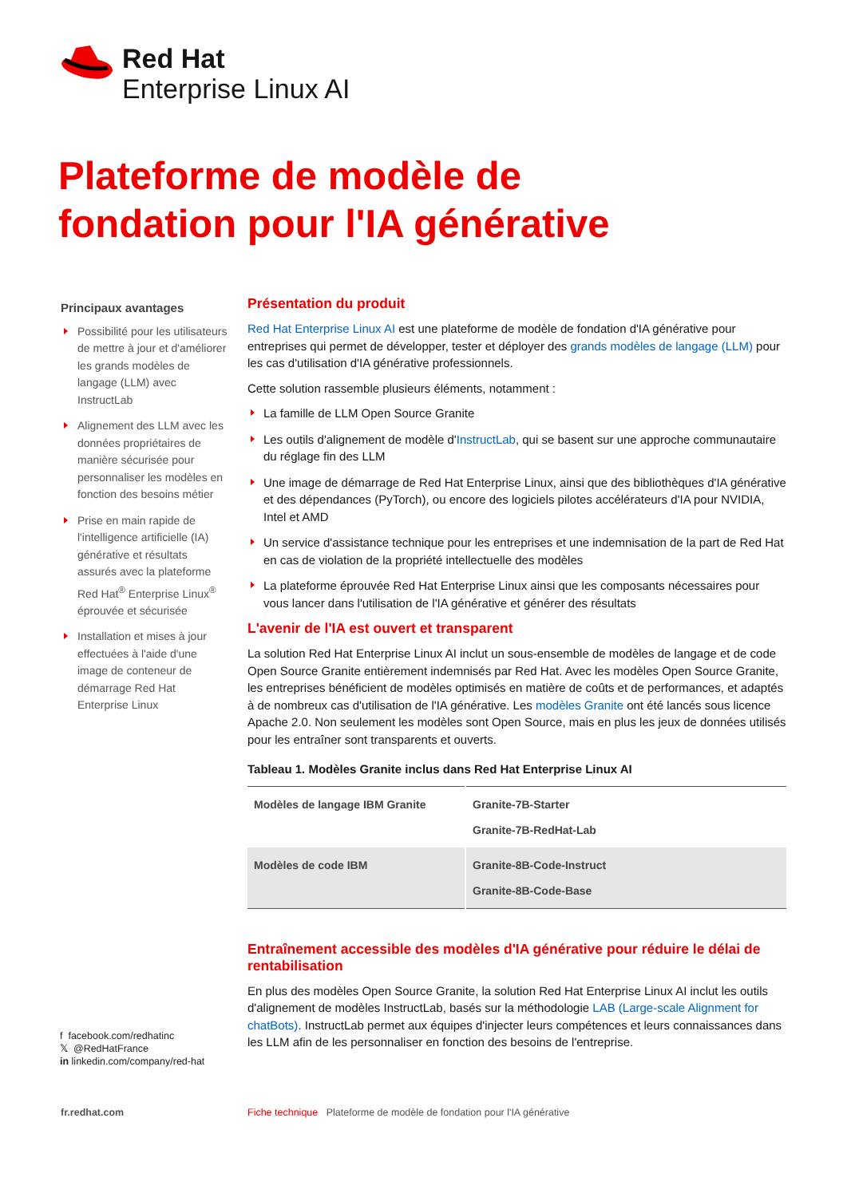Red Hat
Enterprise Linux AI
Plateforme de modèle de fondation pour l'IA générative
Principaux avantages
Possibilité pour les utilisateurs de mettre à jour et d'améliorer les grands modèles de langage (LLM) avec InstructLab
Alignement des LLM avec les données propriétaires de manière sécurisée pour personnaliser les modèles en fonction des besoins métier
Prise en main rapide de l'intelligence artificielle (IA) générative et résultats assurés avec la plateforme Red Hat<sup>®</sup> Enterprise Linux<sup>®</sup> éprouvée et sécurisée
Installation et mises à jour effectuées à l'aide d'une image de conteneur de démarrage Red Hat Enterprise Linux
f facebook.com/redhatinc
𝕏 @RedHatFrance
in linkedin.com/company/red-hat
Présentation du produit
Red Hat Enterprise Linux AI est une plateforme de modèle de fondation d'IA générative pour entreprises qui permet de développer, tester et déployer des grands modèles de langage (LLM) pour les cas d'utilisation d'IA générative professionnels.
Cette solution rassemble plusieurs éléments, notamment :
La famille de LLM Open Source Granite
Les outils d'alignement de modèle d'InstructLab, qui se basent sur une approche communautaire du réglage fin des LLM
Une image de démarrage de Red Hat Enterprise Linux, ainsi que des bibliothèques d'IA générative et des dépendances (PyTorch), ou encore des logiciels pilotes accélérateurs d'IA pour NVIDIA, Intel et AMD
Un service d'assistance technique pour les entreprises et une indemnisation de la part de Red Hat en cas de violation de la propriété intellectuelle des modèles
La plateforme éprouvée Red Hat Enterprise Linux ainsi que les composants nécessaires pour vous lancer dans l'utilisation de l'IA générative et générer des résultats
L'avenir de l'IA est ouvert et transparent
La solution Red Hat Enterprise Linux AI inclut un sous-ensemble de modèles de langage et de code Open Source Granite entièrement indemnisés par Red Hat. Avec les modèles Open Source Granite, les entreprises bénéficient de modèles optimisés en matière de coûts et de performances, et adaptés à de nombreux cas d'utilisation de l'IA générative. Les modèles Granite ont été lancés sous licence Apache 2.0. Non seulement les modèles sont Open Source, mais en plus les jeux de données utilisés pour les entraîner sont transparents et ouverts.
Tableau 1. Modèles Granite inclus dans Red Hat Enterprise Linux AI
| Modèles de langage IBM Granite | Granite-7B-Starter Granite-7B-RedHat-Lab |
| Modèles de code IBM | Granite-8B-Code-Instruct Granite-8B-Code-Base |
Entraînement accessible des modèles d'IA générative pour réduire le délai de rentabilisation
En plus des modèles Open Source Granite, la solution Red Hat Enterprise Linux AI inclut les outils d'alignement de modèles InstructLab, basés sur la méthodologie LAB (Large-scale Alignment for chatBots). InstructLab permet aux équipes d'injecter leurs compétences et leurs connaissances dans les LLM afin de les personnaliser en fonction des besoins de l'entreprise.
fr.redhat.com
Fiche technique Plateforme de modèle de fondation pour l'IA générative